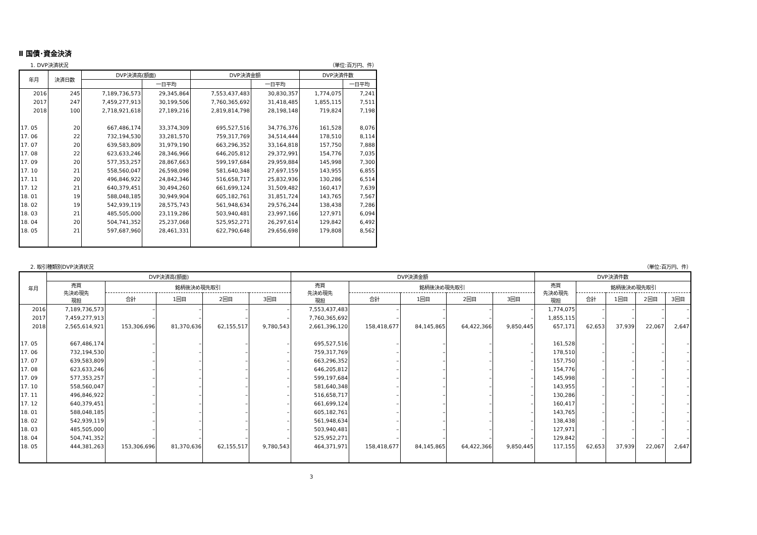Ⅱ 国債･資金決済
1. DVP決済状況 （単位:百万円、件）
| 年月 | 決済日数 | DVP決済高(額面) | | DVP決済金額 | | DVP決済件数 | |
| --- | --- | --- | --- | --- | --- | --- | --- |
| | | | 一日平均 | | 一日平均 | | 一日平均 |
| 2016 | 245 | 7,189,736,573 | 29,345,864 | 7,553,437,483 | 30,830,357 | 1,774,075 | 7,241 |
| 2017 | 247 | 7,459,277,913 | 30,199,506 | 7,760,365,692 | 31,418,485 | 1,855,115 | 7,511 |
| 2018 | 100 | 2,718,921,618 | 27,189,216 | 2,819,814,798 | 28,198,148 | 719,824 | 7,198 |
| 17. 05 | 20 | 667,486,174 | 33,374,309 | 695,527,516 | 34,776,376 | 161,528 | 8,076 |
| 17. 06 | 22 | 732,194,530 | 33,281,570 | 759,317,769 | 34,514,444 | 178,510 | 8,114 |
| 17. 07 | 20 | 639,583,809 | 31,979,190 | 663,296,352 | 33,164,818 | 157,750 | 7,888 |
| 17. 08 | 22 | 623,633,246 | 28,346,966 | 646,205,812 | 29,372,991 | 154,776 | 7,035 |
| 17. 09 | 20 | 577,353,257 | 28,867,663 | 599,197,684 | 29,959,884 | 145,998 | 7,300 |
| 17. 10 | 21 | 558,560,047 | 26,598,098 | 581,640,348 | 27,697,159 | 143,955 | 6,855 |
| 17. 11 | 20 | 496,846,922 | 24,842,346 | 516,658,717 | 25,832,936 | 130,286 | 6,514 |
| 17. 12 | 21 | 640,379,451 | 30,494,260 | 661,699,124 | 31,509,482 | 160,417 | 7,639 |
| 18. 01 | 19 | 588,048,185 | 30,949,904 | 605,182,761 | 31,851,724 | 143,765 | 7,567 |
| 18. 02 | 19 | 542,939,119 | 28,575,743 | 561,948,634 | 29,576,244 | 138,438 | 7,286 |
| 18. 03 | 21 | 485,505,000 | 23,119,286 | 503,940,481 | 23,997,166 | 127,971 | 6,094 |
| 18. 04 | 20 | 504,741,352 | 25,237,068 | 525,952,271 | 26,297,614 | 129,842 | 6,492 |
| 18. 05 | 21 | 597,687,960 | 28,461,331 | 622,790,648 | 29,656,698 | 179,808 | 8,562 |
2. 取引種類別DVP決済状況 （単位:百万円、件）
| 年月 | DVP決済高(額面) | | | | | DVP決済金額 | | | | | DVP決済件数 | | | | |
| --- | --- | --- | --- | --- | --- | --- | --- | --- | --- | --- | --- | --- | --- | --- | --- |
| | 売買 先決め現先 現担 | 銘柄後決め現先取引 | | | | 売買 先決め現先 現担 | 銘柄後決め現先取引 | | | | 売買 先決め現先 現担 | 銘柄後決め現先取引 | | | |
| | | 合計 | 1回目 | 2回目 | 3回目 | | 合計 | 1回目 | 2回目 | 3回目 | | 合計 | 1回目 | 2回目 | 3回目 |
| 2016 | 7,189,736,573 | – | – | – | – | 7,553,437,483 | – | – | – | – | 1,774,075 | – | – | – | – |
| 2017 | 7,459,277,913 | – | – | – | – | 7,760,365,692 | – | – | – | – | 1,855,115 | – | – | – | – |
| 2018 | 2,565,614,921 | 153,306,696 | 81,370,636 | 62,155,517 | 9,780,543 | 2,661,396,120 | 158,418,677 | 84,145,865 | 64,422,366 | 9,850,445 | 657,171 | 62,653 | 37,939 | 22,067 | 2,647 |
| 17. 05 | 667,486,174 | – | – | – | – | 695,527,516 | – | – | – | – | 161,528 | – | – | – | – |
| 17. 06 | 732,194,530 | – | – | – | – | 759,317,769 | – | – | – | – | 178,510 | – | – | – | – |
| 17. 07 | 639,583,809 | – | – | – | – | 663,296,352 | – | – | – | – | 157,750 | – | – | – | – |
| 17. 08 | 623,633,246 | – | – | – | – | 646,205,812 | – | – | – | – | 154,776 | – | – | – | – |
| 17. 09 | 577,353,257 | – | – | – | – | 599,197,684 | – | – | – | – | 145,998 | – | – | – | – |
| 17. 10 | 558,560,047 | – | – | – | – | 581,640,348 | – | – | – | – | 143,955 | – | – | – | – |
| 17. 11 | 496,846,922 | – | – | – | – | 516,658,717 | – | – | – | – | 130,286 | – | – | – | – |
| 17. 12 | 640,379,451 | – | – | – | – | 661,699,124 | – | – | – | – | 160,417 | – | – | – | – |
| 18. 01 | 588,048,185 | – | – | – | – | 605,182,761 | – | – | – | – | 143,765 | – | – | – | – |
| 18. 02 | 542,939,119 | – | – | – | – | 561,948,634 | – | – | – | – | 138,438 | – | – | – | – |
| 18. 03 | 485,505,000 | – | – | – | – | 503,940,481 | – | – | – | – | 127,971 | – | – | – | – |
| 18. 04 | 504,741,352 | – | – | – | – | 525,952,271 | – | – | – | – | 129,842 | – | – | – | – |
| 18. 05 | 444,381,263 | 153,306,696 | 81,370,636 | 62,155,517 | 9,780,543 | 464,371,971 | 158,418,677 | 84,145,865 | 64,422,366 | 9,850,445 | 117,155 | 62,653 | 37,939 | 22,067 | 2,647 |
3